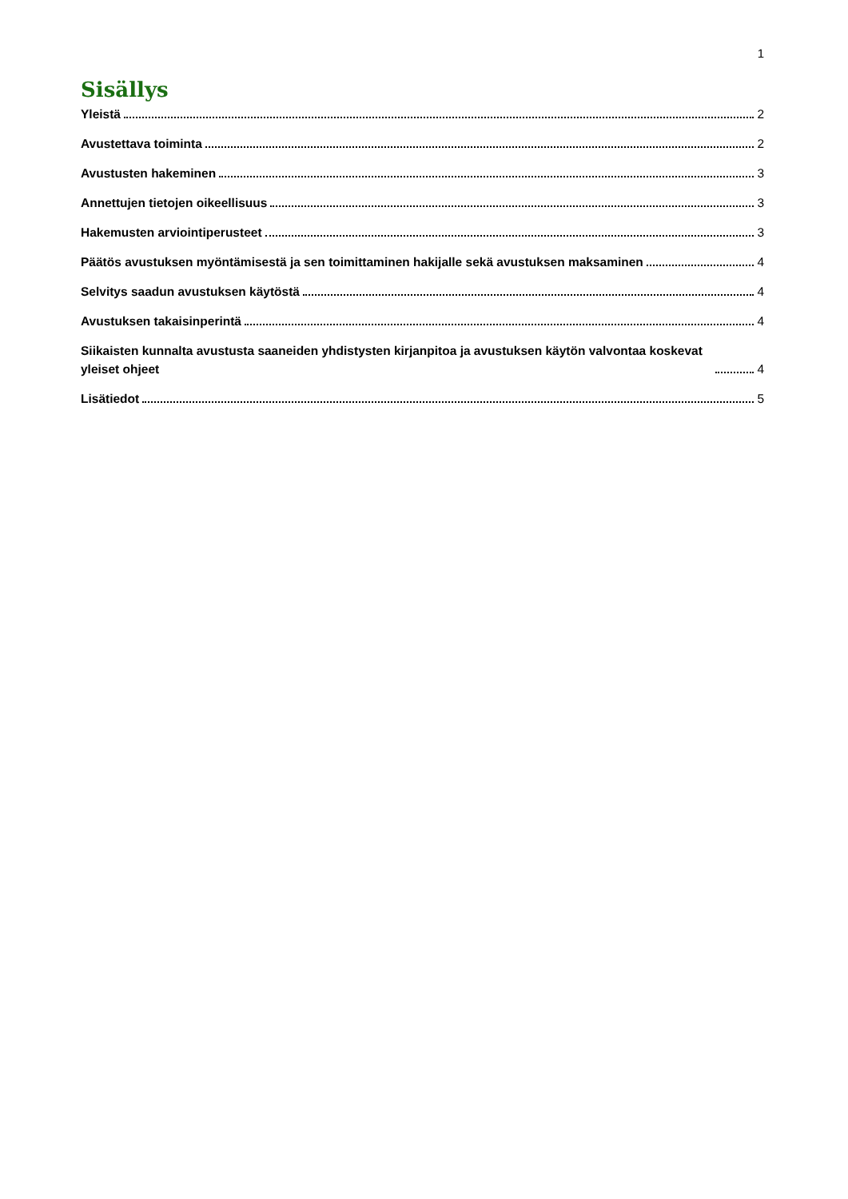1
Sisällys
Yleistä 2
Avustettava toiminta 2
Avustusten hakeminen 3
Annettujen tietojen oikeellisuus 3
Hakemusten arviointiperusteet 3
Päätös avustuksen myöntämisestä ja sen toimittaminen hakijalle sekä avustuksen maksaminen 4
Selvitys saadun avustuksen käytöstä 4
Avustuksen takaisinperintä 4
Siikaisten kunnalta avustusta saaneiden yhdistysten kirjanpitoa ja avustuksen käytön valvontaa koskevat yleiset ohjeet 4
Lisätiedot 5